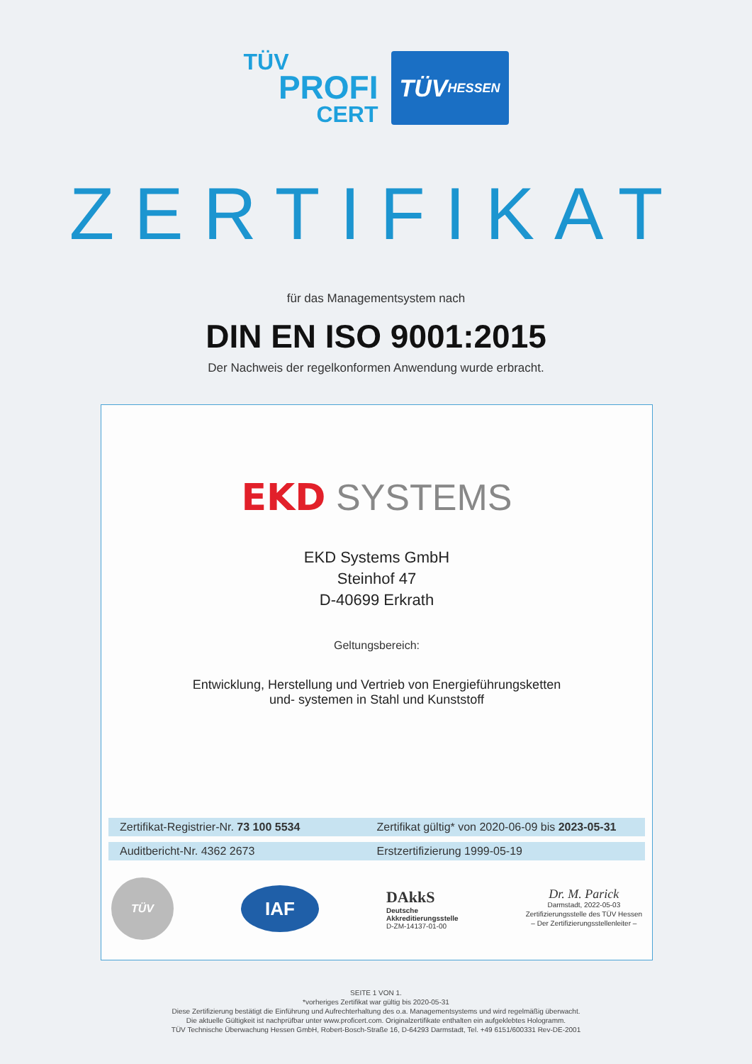TÜV
PROFI
CERT
TÜV HESSEN
ZERTIFIKAT
für das Managementsystem nach
DIN EN ISO 9001:2015
Der Nachweis der regelkonformen Anwendung wurde erbracht.
EKD SYSTEMS
EKD Systems GmbH
Steinhof 47
D-40699 Erkrath
Geltungsbereich:
Entwicklung, Herstellung und Vertrieb von Energieführungsketten
und- systemen in Stahl und Kunststoff
Zertifikat-Registrier-Nr. 73 100 5534
Zertifikat gültig* von 2020-06-09 bis 2023-05-31
Auditbericht-Nr. 4362 2673 Erstzertifizierung 1999-05-19
TÜV
IAF
DAkkS
Deutsche
Akkreditierungsstelle
D-ZM-14137-01-00
Dr. M. Parick
Darmstadt, 2022-05-03
Zertifizierungsstelle des TÜV Hessen
– Der Zertifizierungsstellenleiter –
SEITE 1 VON 1.
*vorheriges Zertifikat war gültig bis 2020-05-31
Diese Zertifizierung bestätigt die Einführung und Aufrechterhaltung des o.a. Managementsystems und wird regelmäßig überwacht.
Die aktuelle Gültigkeit ist nachprüfbar unter www.proficert.com. Originalzertifikate enthalten ein aufgeklebtes Hologramm.
TÜV Technische Überwachung Hessen GmbH, Robert-Bosch-Straße 16, D-64293 Darmstadt, Tel. +49 6151/600331 Rev-DE-2001